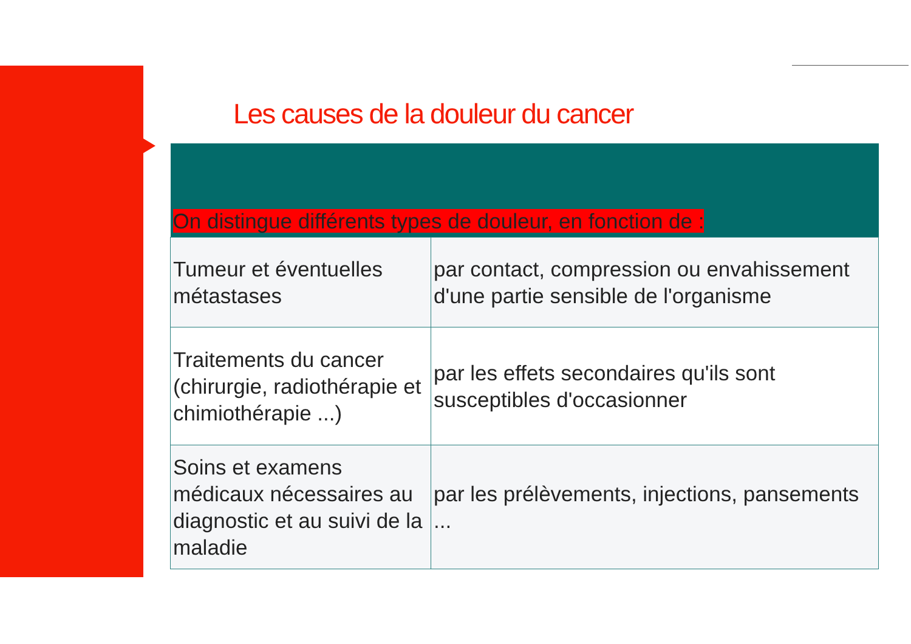Les causes de la douleur du cancer
| On distingue différents types de douleur, en fonction de : | |
| --- | --- |
| Tumeur et éventuelles métastases | par contact, compression ou envahissement d'une partie sensible de l'organisme |
| Traitements du cancer (chirurgie, radiothérapie et chimiothérapie ...) | par les effets secondaires qu'ils sont susceptibles d'occasionner |
| Soins et examens médicaux nécessaires au diagnostic et au suivi de la maladie | par les prélèvements, injections, pansements ... |